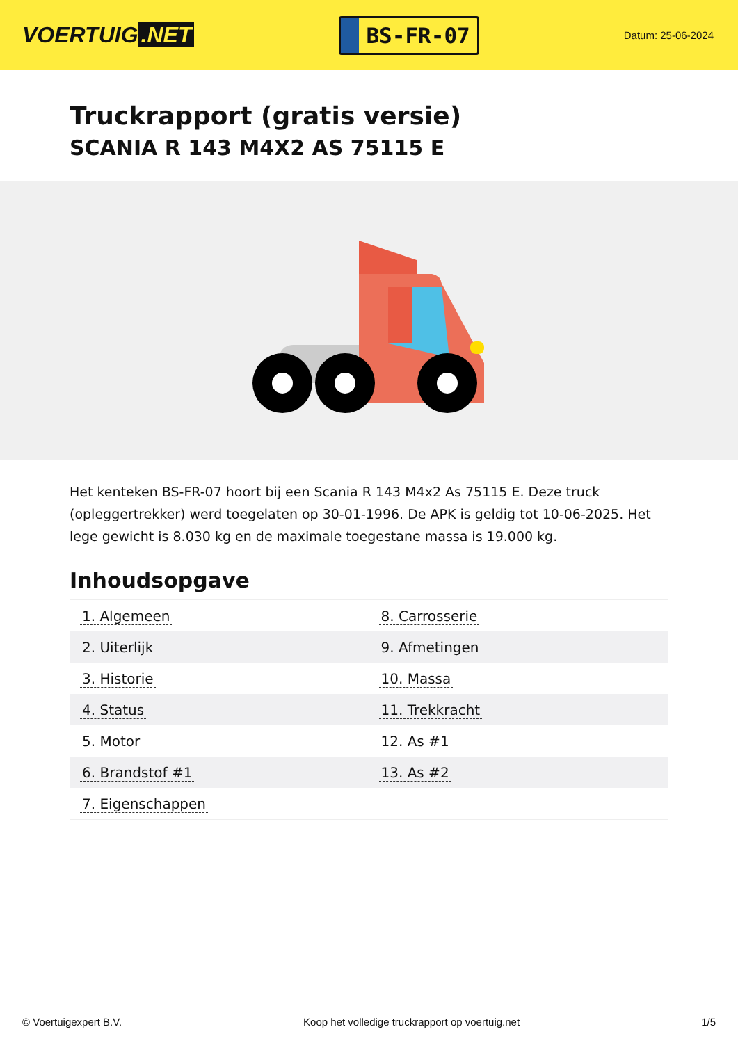VOERTUIG.NET
BS-FR-07
Datum: 25-06-2024
Truckrapport (gratis versie)
SCANIA R 143 M4X2 AS 75115 E
Het kenteken BS-FR-07 hoort bij een Scania R 143 M4x2 As 75115 E. Deze truck (opleggertrekker) werd toegelaten op 30-01-1996. De APK is geldig tot 10-06-2025. Het lege gewicht is 8.030 kg en de maximale toegestane massa is 19.000 kg.
Inhoudsopgave
| 1. Algemeen | 8. Carrosserie |
| 2. Uiterlijk | 9. Afmetingen |
| 3. Historie | 10. Massa |
| 4. Status | 11. Trekkracht |
| 5. Motor | 12. As #1 |
| 6. Brandstof #1 | 13. As #2 |
| 7. Eigenschappen | |
© Voertuigexpert B.V. Koop het volledige truckrapport op voertuig.net 1/5